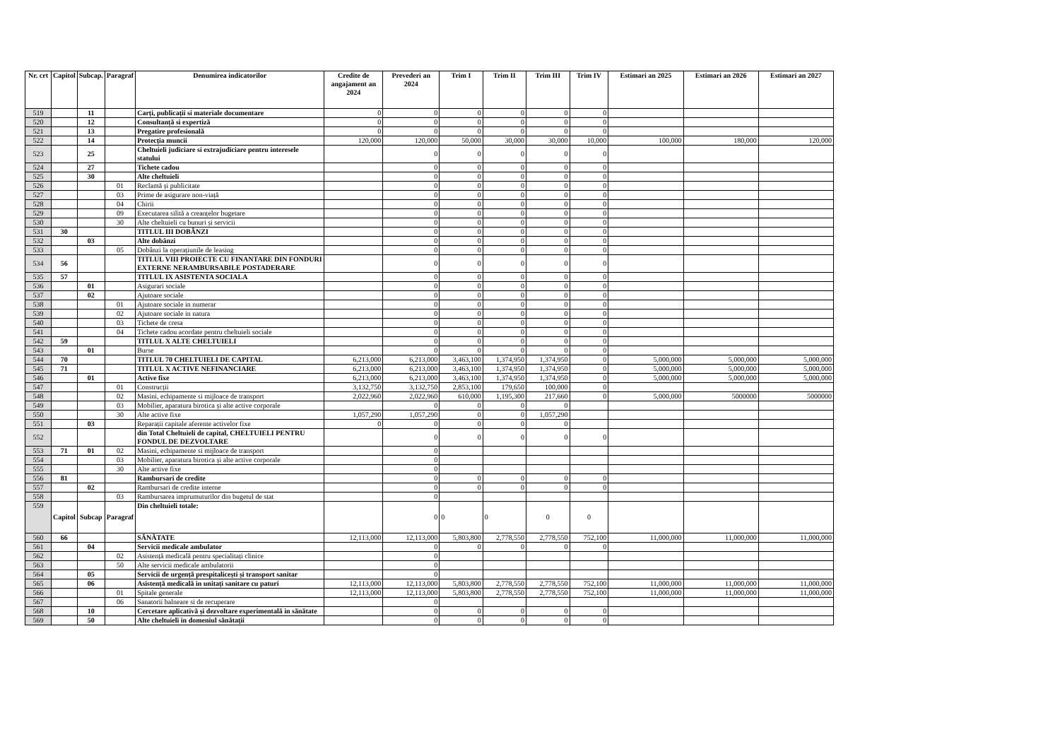| Nr. crt | Capitol | Subcap. | Paragraf | Denumirea indicatorilor | Credite de angajament an 2024 | Prevederi an 2024 | Trim I | Trim II | Trim III | Trim IV | Estimari an 2025 | Estimari an 2026 | Estimari an 2027 |
| --- | --- | --- | --- | --- | --- | --- | --- | --- | --- | --- | --- | --- | --- |
| 519 | | 11 | | Carți, publicații si materiale documentare | 0 | 0 | 0 | 0 | 0 | 0 | | | |
| 520 | | 12 | | Consultanță si expertiză | 0 | 0 | 0 | 0 | 0 | 0 | | | |
| 521 | | 13 | | Pregatire profesională | 0 | 0 | 0 | 0 | 0 | 0 | | | |
| 522 | | 14 | | Protecția muncii | 120,000 | 120,000 | 50,000 | 30,000 | 30,000 | 10,000 | 100,000 | 180,000 | 120,000 |
| 523 | | 25 | | Cheltuieli judiciare si extrajudiciare pentru interesele statului | | 0 | 0 | 0 | 0 | 0 | | | |
| 524 | | 27 | | Tichete cadou | | 0 | 0 | 0 | 0 | 0 | | | |
| 525 | | 30 | | Alte cheltuieli | | 0 | 0 | 0 | 0 | 0 | | | |
| 526 | | | 01 | Reclamă și publicitate | | 0 | 0 | 0 | 0 | 0 | | | |
| 527 | | | 03 | Prime de asigurare non-viață | | 0 | 0 | 0 | 0 | 0 | | | |
| 528 | | | 04 | Chirii | | 0 | 0 | 0 | 0 | 0 | | | |
| 529 | | | 09 | Executarea silită a creanțelor bugetare | | 0 | 0 | 0 | 0 | 0 | | | |
| 530 | | | 30 | Alte cheltuieli cu bunuri și servicii | | 0 | 0 | 0 | 0 | 0 | | | |
| 531 | 30 | | | TITLUL III DOBÂNZI | | 0 | 0 | 0 | 0 | 0 | | | |
| 532 | | 03 | | Alte dobânzi | | 0 | 0 | 0 | 0 | 0 | | | |
| 533 | | | 05 | Dobânzi la operațiunile de leasing | | 0 | 0 | 0 | 0 | 0 | | | |
| 534 | 56 | | | TITLUL VIII PROIECTE CU FINANTARE DIN FONDURI EXTERNE NERAMBURSABILE POSTADERARE | | 0 | 0 | 0 | 0 | 0 | | | |
| 535 | 57 | | | TITLUL IX ASISTENTA SOCIALA | | 0 | 0 | 0 | 0 | 0 | | | |
| 536 | | 01 | | Asigurari sociale | | 0 | 0 | 0 | 0 | 0 | | | |
| 537 | | 02 | | Ajutoare sociale | | 0 | 0 | 0 | 0 | 0 | | | |
| 538 | | | 01 | Ajutoare sociale in numerar | | 0 | 0 | 0 | 0 | 0 | | | |
| 539 | | | 02 | Ajutoare sociale in natura | | 0 | 0 | 0 | 0 | 0 | | | |
| 540 | | | 03 | Tichete de cresa | | 0 | 0 | 0 | 0 | 0 | | | |
| 541 | | | 04 | Tichete cadou acordate pentru cheltuieli sociale | | 0 | 0 | 0 | 0 | 0 | | | |
| 542 | 59 | | | TITLUL X ALTE CHELTUIELI | | 0 | 0 | 0 | 0 | 0 | | | |
| 543 | | 01 | | Burse | | 0 | 0 | 0 | 0 | 0 | | | |
| 544 | 70 | | | TITLUL 70 CHELTUIELI DE CAPITAL | 6,213,000 | 6,213,000 | 3,463,100 | 1,374,950 | 1,374,950 | 0 | 5,000,000 | 5,000,000 | 5,000,000 |
| 545 | 71 | | | TITLUL X ACTIVE NEFINANCIARE | 6,213,000 | 6,213,000 | 3,463,100 | 1,374,950 | 1,374,950 | 0 | 5,000,000 | 5,000,000 | 5,000,000 |
| 546 | | 01 | | Active fixe | 6,213,000 | 6,213,000 | 3,463,100 | 1,374,950 | 1,374,950 | 0 | 5,000,000 | 5,000,000 | 5,000,000 |
| 547 | | | 01 | Construcții | 3,132,750 | 3,132,750 | 2,853,100 | 179,650 | 100,000 | 0 | | | |
| 548 | | | 02 | Masini, echipamente si mijloace de transport | 2,022,960 | 2,022,960 | 610,000 | 1,195,300 | 217,660 | 0 | 5,000,000 | 5000000 | 5000000 |
| 549 | | | 03 | Mobilier, aparatura birotica și alte active corporale | | 0 | 0 | 0 | 0 | | | | |
| 550 | | | 30 | Alte active fixe | 1,057,290 | 1,057,290 | 0 | 0 | 1,057,290 | | | | |
| 551 | | 03 | | Reparații capitale aferente activelor fixe | 0 | 0 | 0 | 0 | 0 | | | | |
| 552 | | | | din Total Cheltuieli de capital, CHELTUIELI PENTRU FONDUL DE DEZVOLTARE | | 0 | 0 | 0 | 0 | 0 | | | |
| 553 | 71 | 01 | 02 | Masini, echipamente si mijloace de transport | | 0 | | | | | | | |
| 554 | | | 03 | Mobilier, aparatura birotica și alte active corporale | | 0 | | | | | | | |
| 555 | | | 30 | Alte active fixe | | 0 | | | | | | | |
| 556 | 81 | | | Rambursari de credite | | 0 | 0 | 0 | 0 | 0 | | | |
| 557 | | 02 | | Rambursari de credite interne | | 0 | 0 | 0 | 0 | 0 | | | |
| 558 | | | 03 | Rambursarea imprumuturilor din bugetul de stat | | 0 | | | | | | | |
| 559 | Capitol | Subcap | Paragraf | Din cheltuieli totale: | | 0 | 0 | 0 | 0 | 0 | | | |
| 560 | 66 | | | SĂNĂTATE | 12,113,000 | 12,113,000 | 5,803,800 | 2,778,550 | 2,778,550 | 752,100 | 11,000,000 | 11,000,000 | 11,000,000 |
| 561 | | 04 | | Servicii medicale ambulator | | 0 | 0 | 0 | 0 | 0 | | | |
| 562 | | | 02 | Asistență medicală pentru specialitați clinice | | 0 | | | | | | | |
| 563 | | | 50 | Alte servicii medicale ambulatorii | | 0 | | | | | | | |
| 564 | | 05 | | Servicii de urgență prespitalicești și transport sanitar | | 0 | | | | | | | |
| 565 | | 06 | | Asistență medicală in unitați sanitare cu paturi | 12,113,000 | 12,113,000 | 5,803,800 | 2,778,550 | 2,778,550 | 752,100 | 11,000,000 | 11,000,000 | 11,000,000 |
| 566 | | | 01 | Spitale generale | 12,113,000 | 12,113,000 | 5,803,800 | 2,778,550 | 2,778,550 | 752,100 | 11,000,000 | 11,000,000 | 11,000,000 |
| 567 | | | 06 | Sanatorii balneare si de recuperare | | 0 | | | | | | | |
| 568 | | 10 | | Cercetare aplicativă și dezvoltare experimentală in sănătate | | 0 | 0 | 0 | 0 | 0 | | | |
| 569 | | 50 | | Alte cheltuieli in domeniul sănătații | | 0 | 0 | 0 | 0 | 0 | | | |